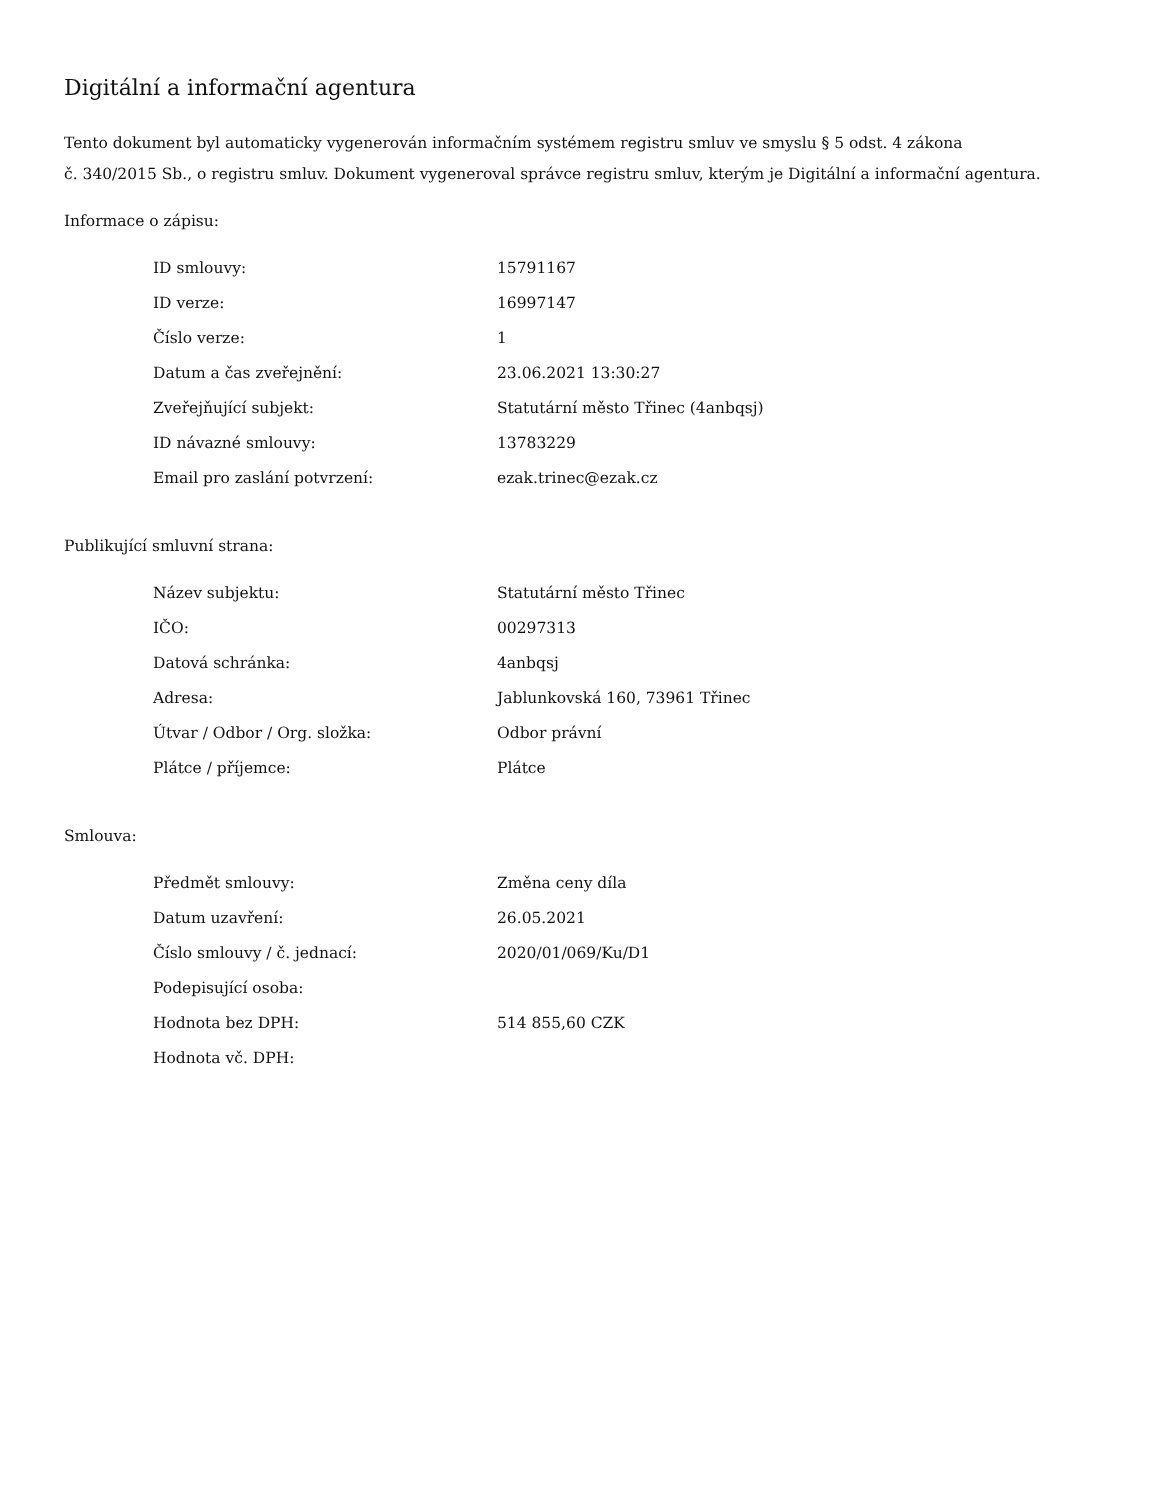Digitální a informační agentura
Tento dokument byl automaticky vygenerován informačním systémem registru smluv ve smyslu § 5 odst. 4 zákona
č. 340/2015 Sb., o registru smluv. Dokument vygeneroval správce registru smluv, kterým je Digitální a informační agentura.
Informace o zápisu:
| ID smlouvy: | 15791167 |
| ID verze: | 16997147 |
| Číslo verze: | 1 |
| Datum a čas zveřejnění: | 23.06.2021 13:30:27 |
| Zveřejňující subjekt: | Statutární město Třinec (4anbqsj) |
| ID návazné smlouvy: | 13783229 |
| Email pro zaslání potvrzení: | ezak.trinec@ezak.cz |
Publikující smluvní strana:
| Název subjektu: | Statutární město Třinec |
| IČO: | 00297313 |
| Datová schránka: | 4anbqsj |
| Adresa: | Jablunkovská 160, 73961 Třinec |
| Útvar / Odbor / Org. složka: | Odbor právní |
| Plátce / příjemce: | Plátce |
Smlouva:
| Předmět smlouvy: | Změna ceny díla |
| Datum uzavření: | 26.05.2021 |
| Číslo smlouvy / č. jednací: | 2020/01/069/Ku/D1 |
| Podepisující osoba: | |
| Hodnota bez DPH: | 514 855,60 CZK |
| Hodnota vč. DPH: | |